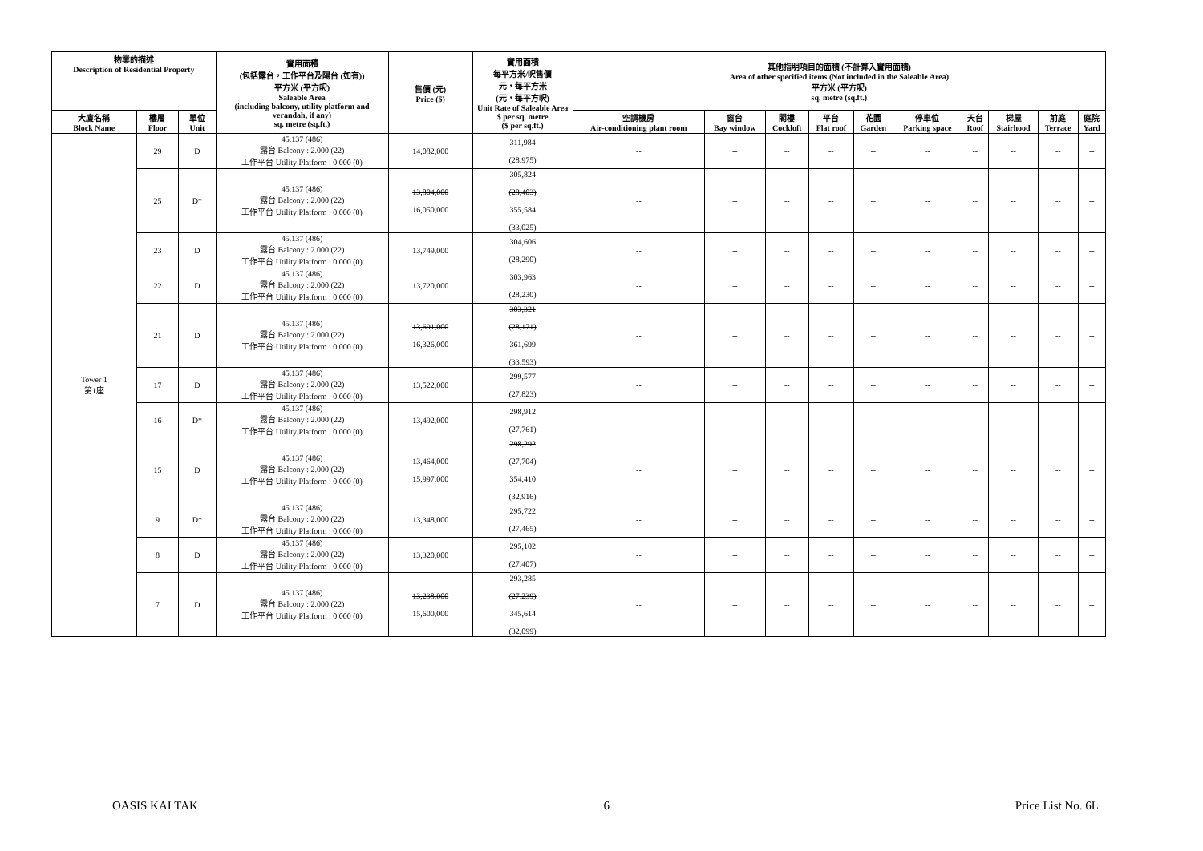| 物業的描述 Description of Residential Property | | | 實用面積 (包括露台，工作平台及陽台 (如有)) 平方米 (平方呎) Saleable Area (including balcony, utility platform and verandah, if any) sq. metre (sq.ft.) | 售價 (元) Price ($) | 實用面積 每平方米/呎售價 元，每平方米 (元，每平方呎) Unit Rate of Saleable Area $ per sq. metre ($ per sq.ft.) | 其他指明項目的面積 (不計算入實用面積) Area of other specified items (Not included in the Saleable Area) 平方米 (平方呎) sq. metre (sq.ft.) | | | | | | | | | |
| --- | --- | --- | --- | --- | --- | --- | --- | --- | --- | --- | --- | --- | --- | --- | --- |
| 大廈名稱 Block Name | 樓層 Floor | 單位 Unit | | | | 空調機房 Air-conditioning plant room | 窗台 Bay window | 閣樓 Cockloft | 平台 Flat roof | 花園 Garden | 停車位 Parking space | 天台 Roof | 梯屋 Stairhood | 前庭 Terrace | 庭院 Yard |
| Tower 1 第1座 | 29 | D | 45.137 (486) 露台 Balcony : 2.000 (22) 工作平台 Utility Platform : 0.000 (0) | 14,082,000 | 311,984 (28,975) | -- | -- | -- | -- | -- | -- | -- | -- | -- | -- |
| | 25 | D* | 45.137 (486) 露台 Balcony : 2.000 (22) 工作平台 Utility Platform : 0.000 (0) | 13,804,000 16,050,000 | 305,824 (28,403) 355,584 (33,025) | -- | -- | -- | -- | -- | -- | -- | -- | -- | -- |
| | 23 | D | 45.137 (486) 露台 Balcony : 2.000 (22) 工作平台 Utility Platform : 0.000 (0) | 13,749,000 | 304,606 (28,290) | -- | -- | -- | -- | -- | -- | -- | -- | -- | -- |
| | 22 | D | 45.137 (486) 露台 Balcony : 2.000 (22) 工作平台 Utility Platform : 0.000 (0) | 13,720,000 | 303,963 (28,230) | -- | -- | -- | -- | -- | -- | -- | -- | -- | -- |
| | 21 | D | 45.137 (486) 露台 Balcony : 2.000 (22) 工作平台 Utility Platform : 0.000 (0) | 13,691,000 16,326,000 | 303,321 (28,171) 361,699 (33,593) | -- | -- | -- | -- | -- | -- | -- | -- | -- | -- |
| | 17 | D | 45.137 (486) 露台 Balcony : 2.000 (22) 工作平台 Utility Platform : 0.000 (0) | 13,522,000 | 299,577 (27,823) | -- | -- | -- | -- | -- | -- | -- | -- | -- | -- |
| | 16 | D* | 45.137 (486) 露台 Balcony : 2.000 (22) 工作平台 Utility Platform : 0.000 (0) | 13,492,000 | 298,912 (27,761) | -- | -- | -- | -- | -- | -- | -- | -- | -- | -- |
| | 15 | D | 45.137 (486) 露台 Balcony : 2.000 (22) 工作平台 Utility Platform : 0.000 (0) | 13,464,000 15,997,000 | 298,292 (27,704) 354,410 (32,916) | -- | -- | -- | -- | -- | -- | -- | -- | -- | -- |
| | 9 | D* | 45.137 (486) 露台 Balcony : 2.000 (22) 工作平台 Utility Platform : 0.000 (0) | 13,348,000 | 295,722 (27,465) | -- | -- | -- | -- | -- | -- | -- | -- | -- | -- |
| | 8 | D | 45.137 (486) 露台 Balcony : 2.000 (22) 工作平台 Utility Platform : 0.000 (0) | 13,320,000 | 295,102 (27,407) | -- | -- | -- | -- | -- | -- | -- | -- | -- | -- |
| | 7 | D | 45.137 (486) 露台 Balcony : 2.000 (22) 工作平台 Utility Platform : 0.000 (0) | 13,238,000 15,600,000 | 293,285 (27,239) 345,614 (32,099) | -- | -- | -- | -- | -- | -- | -- | -- | -- | -- |
OASIS KAI TAK 6 Price List No. 6L